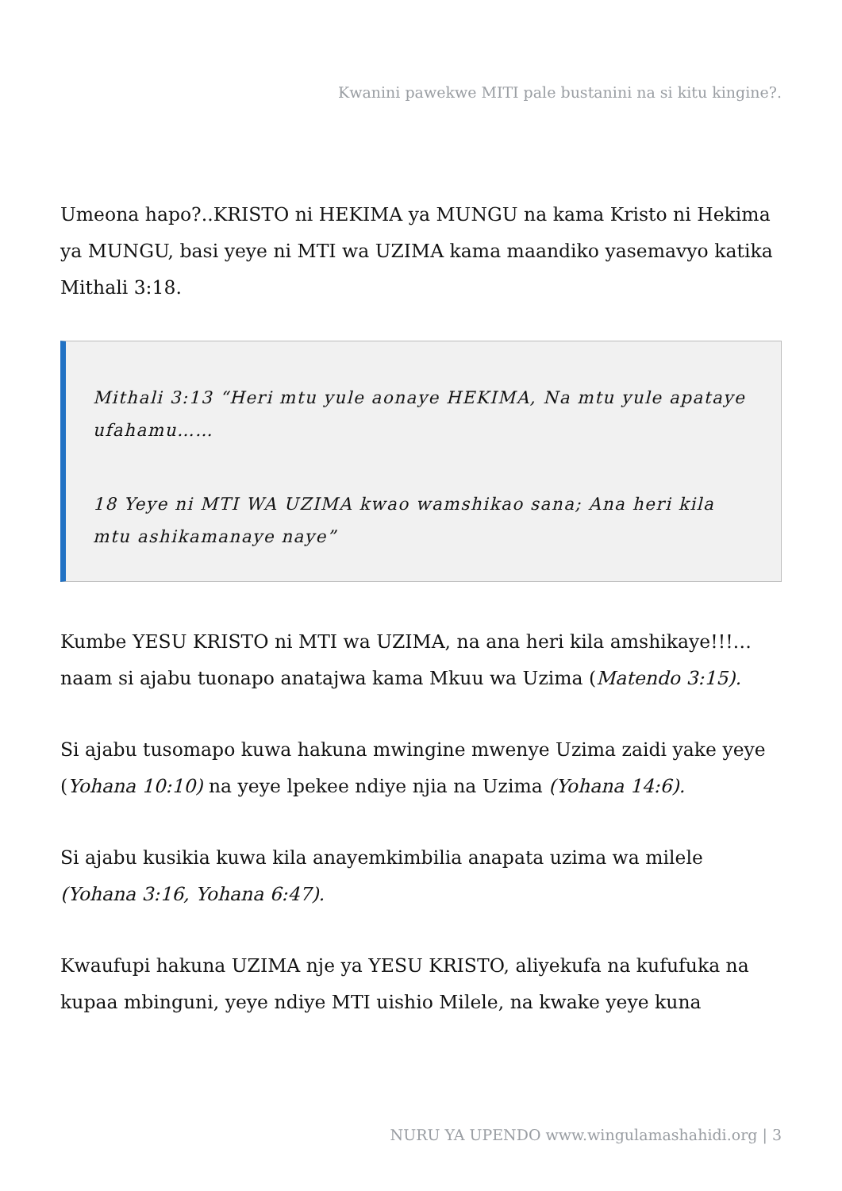Kwanini pawekwe MITI pale bustanini na si kitu kingine?.
Umeona hapo?..KRISTO ni HEKIMA ya MUNGU na kama Kristo ni Hekima ya MUNGU, basi yeye ni MTI wa UZIMA kama maandiko yasemavyo katika Mithali 3:18.
Mithali 3:13 “Heri mtu yule aonaye HEKIMA, Na mtu yule apataye ufahamu……
18 Yeye ni MTI WA UZIMA kwao wamshikao sana; Ana heri kila mtu ashikamanaye naye”
Kumbe YESU KRISTO ni MTI wa UZIMA, na ana heri kila amshikaye!!!… naam si ajabu tuonapo anatajwa kama Mkuu wa Uzima (Matendo 3:15).
Si ajabu tusomapo kuwa hakuna mwingine mwenye Uzima zaidi yake yeye (Yohana 10:10) na yeye lpekee ndiye njia na Uzima (Yohana 14:6).
Si ajabu kusikia kuwa kila anayemkimbilia anapata uzima wa milele (Yohana 3:16, Yohana 6:47).
Kwaufupi hakuna UZIMA nje ya YESU KRISTO, aliyekufa na kufufuka na kupaa mbinguni, yeye ndiye MTI uishio Milele, na kwake yeye kuna
NURU YA UPENDO www.wingulamashahidi.org | 3